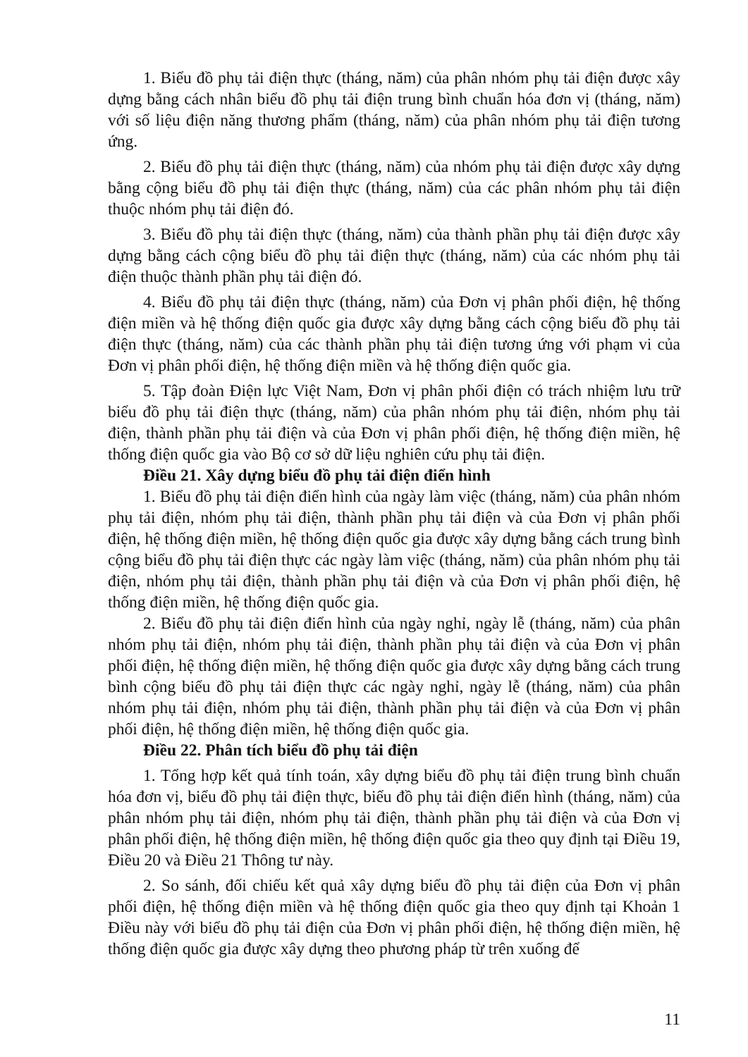1. Biểu đồ phụ tải điện thực (tháng, năm) của phân nhóm phụ tải điện được xây dựng bằng cách nhân biểu đồ phụ tải điện trung bình chuẩn hóa đơn vị (tháng, năm) với số liệu điện năng thương phẩm (tháng, năm) của phân nhóm phụ tải điện tương ứng.
2. Biểu đồ phụ tải điện thực (tháng, năm) của nhóm phụ tải điện được xây dựng bằng cộng biểu đồ phụ tải điện thực (tháng, năm) của các phân nhóm phụ tải điện thuộc nhóm phụ tải điện đó.
3. Biểu đồ phụ tải điện thực (tháng, năm) của thành phần phụ tải điện được xây dựng bằng cách cộng biểu đồ phụ tải điện thực (tháng, năm) của các nhóm phụ tải điện thuộc thành phần phụ tải điện đó.
4. Biểu đồ phụ tải điện thực (tháng, năm) của Đơn vị phân phối điện, hệ thống điện miền và hệ thống điện quốc gia được xây dựng bằng cách cộng biểu đồ phụ tải điện thực (tháng, năm) của các thành phần phụ tải điện tương ứng với phạm vi của Đơn vị phân phối điện, hệ thống điện miền và hệ thống điện quốc gia.
5. Tập đoàn Điện lực Việt Nam, Đơn vị phân phối điện có trách nhiệm lưu trữ biểu đồ phụ tải điện thực (tháng, năm) của phân nhóm phụ tải điện, nhóm phụ tải điện, thành phần phụ tải điện và của Đơn vị phân phối điện, hệ thống điện miền, hệ thống điện quốc gia vào Bộ cơ sở dữ liệu nghiên cứu phụ tải điện.
Điều 21. Xây dựng biểu đồ phụ tải điện điển hình
1. Biểu đồ phụ tải điện điển hình của ngày làm việc (tháng, năm) của phân nhóm phụ tải điện, nhóm phụ tải điện, thành phần phụ tải điện và của Đơn vị phân phối điện, hệ thống điện miền, hệ thống điện quốc gia được xây dựng bằng cách trung bình cộng biểu đồ phụ tải điện thực các ngày làm việc (tháng, năm) của phân nhóm phụ tải điện, nhóm phụ tải điện, thành phần phụ tải điện và của Đơn vị phân phối điện, hệ thống điện miền, hệ thống điện quốc gia.
2. Biểu đồ phụ tải điện điển hình của ngày nghỉ, ngày lễ (tháng, năm) của phân nhóm phụ tải điện, nhóm phụ tải điện, thành phần phụ tải điện và của Đơn vị phân phối điện, hệ thống điện miền, hệ thống điện quốc gia được xây dựng bằng cách trung bình cộng biểu đồ phụ tải điện thực các ngày nghỉ, ngày lễ (tháng, năm) của phân nhóm phụ tải điện, nhóm phụ tải điện, thành phần phụ tải điện và của Đơn vị phân phối điện, hệ thống điện miền, hệ thống điện quốc gia.
Điều 22. Phân tích biểu đồ phụ tải điện
1. Tổng hợp kết quả tính toán, xây dựng biểu đồ phụ tải điện trung bình chuẩn hóa đơn vị, biểu đồ phụ tải điện thực, biểu đồ phụ tải điện điển hình (tháng, năm) của phân nhóm phụ tải điện, nhóm phụ tải điện, thành phần phụ tải điện và của Đơn vị phân phối điện, hệ thống điện miền, hệ thống điện quốc gia theo quy định tại Điều 19, Điều 20 và Điều 21 Thông tư này.
2. So sánh, đối chiếu kết quả xây dựng biểu đồ phụ tải điện của Đơn vị phân phối điện, hệ thống điện miền và hệ thống điện quốc gia theo quy định tại Khoản 1 Điều này với biểu đồ phụ tải điện của Đơn vị phân phối điện, hệ thống điện miền, hệ thống điện quốc gia được xây dựng theo phương pháp từ trên xuống để
11